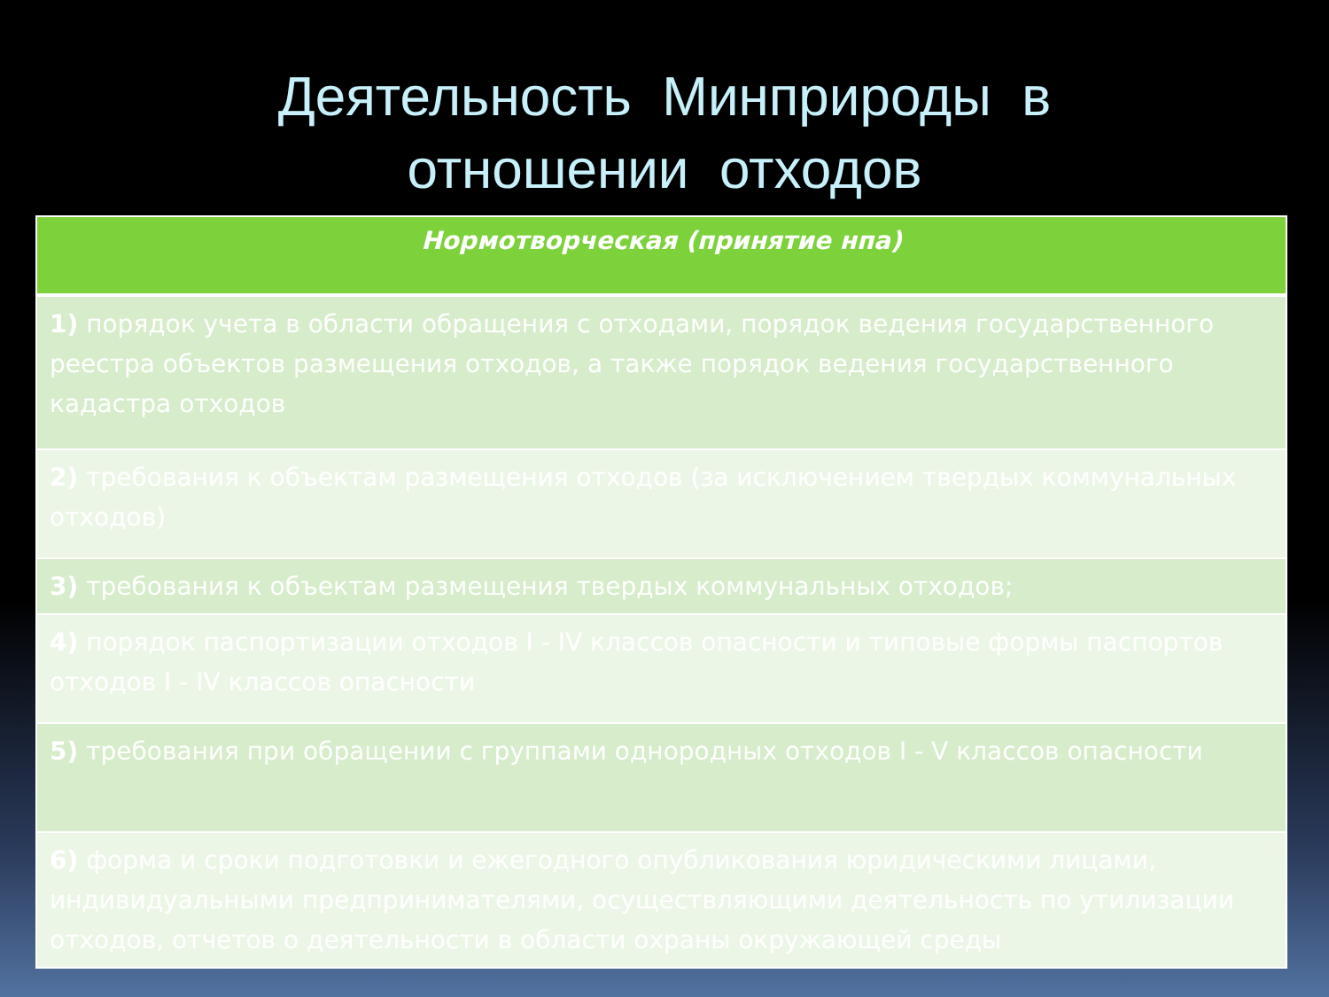Деятельность Минприроды в
отношении отходов
| Нормотворческая (принятие нпа) |
| --- |
| 1) порядок учета в области обращения с отходами, порядок ведения государственного реестра объектов размещения отходов, а также порядок ведения государственного кадастра отходов |
| 2) требования к объектам размещения отходов (за исключением твердых коммунальных отходов) |
| 3) требования к объектам размещения твердых коммунальных отходов; |
| 4) порядок паспортизации отходов I - IV классов опасности и типовые формы паспортов отходов I - IV классов опасности |
| 5) требования при обращении с группами однородных отходов I - V классов опасности |
| 6) форма и сроки подготовки и ежегодного опубликования юридическими лицами, индивидуальными предпринимателями, осуществляющими деятельность по утилизации отходов, отчетов о деятельности в области охраны окружающей среды |